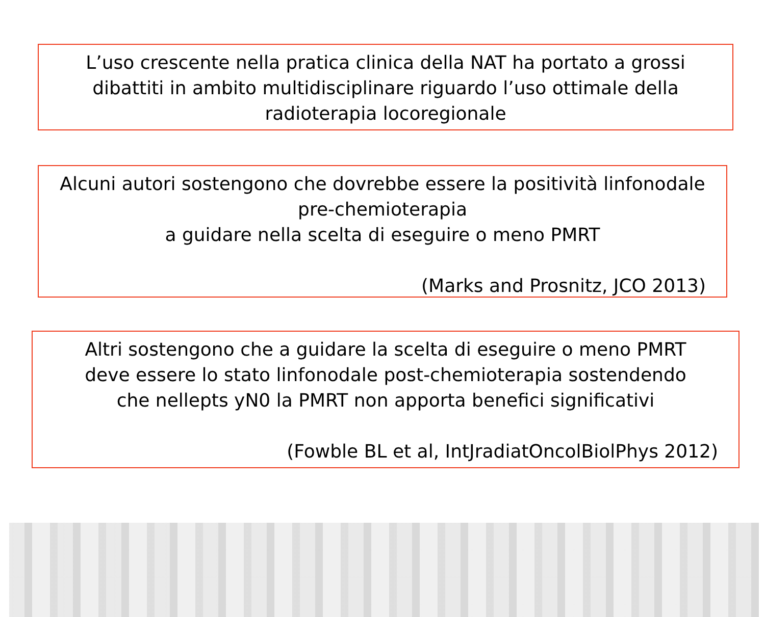L’uso crescente nella pratica clinica della NAT ha portato a grossi
dibattiti in ambito multidisciplinare riguardo l’uso ottimale della
radioterapia locoregionale
Alcuni autori sostengono che dovrebbe essere la positività linfonodale
pre-chemioterapia
a guidare nella scelta di eseguire o meno PMRT
(Marks and Prosnitz, JCO 2013)
Altri sostengono che a guidare la scelta di eseguire o meno PMRT
deve essere lo stato linfonodale post-chemioterapia sostendendo
che nellepts yN0 la PMRT non apporta benefici significativi
(Fowble BL et al, IntJradiatOncolBiolPhys 2012)